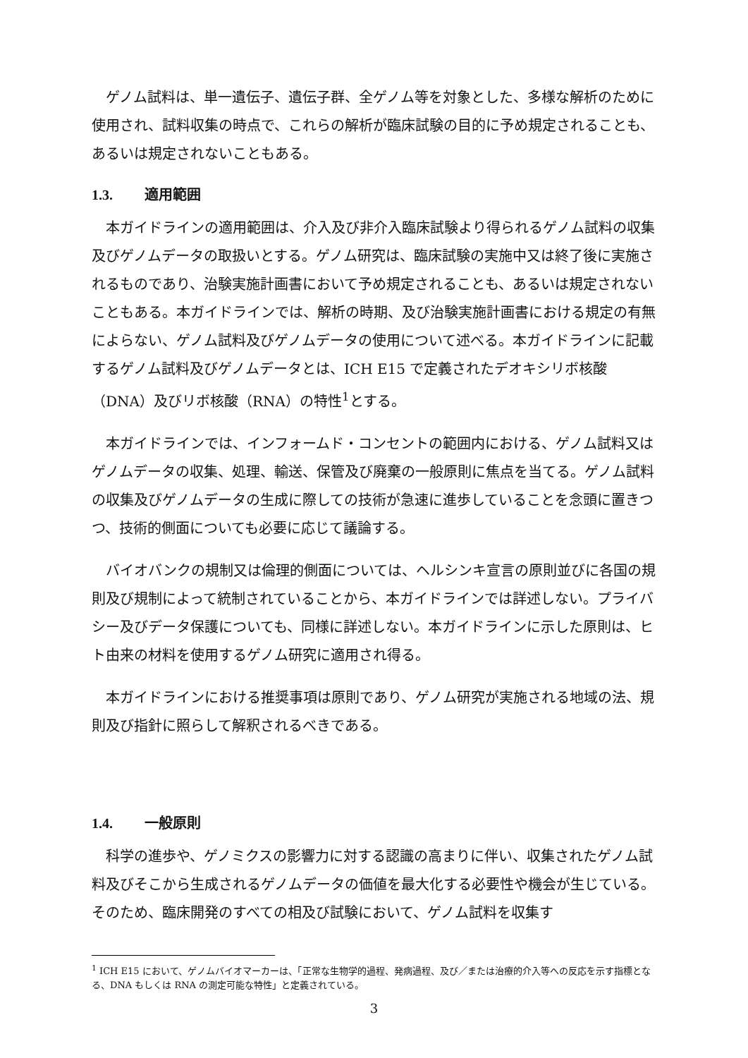ゲノム試料は、単一遺伝子、遺伝子群、全ゲノム等を対象とした、多様な解析のために使用され、試料収集の時点で、これらの解析が臨床試験の目的に予め規定されることも、あるいは規定されないこともある。
1.3. 適用範囲
本ガイドラインの適用範囲は、介入及び非介入臨床試験より得られるゲノム試料の収集及びゲノムデータの取扱いとする。ゲノム研究は、臨床試験の実施中又は終了後に実施されるものであり、治験実施計画書において予め規定されることも、あるいは規定されないこともある。本ガイドラインでは、解析の時期、及び治験実施計画書における規定の有無によらない、ゲノム試料及びゲノムデータの使用について述べる。本ガイドラインに記載するゲノム試料及びゲノムデータとは、ICH E15 で定義されたデオキシリボ核酸（DNA）及びリボ核酸（RNA）の特性<sup>1</sup>とする。
本ガイドラインでは、インフォームド・コンセントの範囲内における、ゲノム試料又はゲノムデータの収集、処理、輸送、保管及び廃棄の一般原則に焦点を当てる。ゲノム試料の収集及びゲノムデータの生成に際しての技術が急速に進歩していることを念頭に置きつつ、技術的側面についても必要に応じて議論する。
バイオバンクの規制又は倫理的側面については、ヘルシンキ宣言の原則並びに各国の規則及び規制によって統制されていることから、本ガイドラインでは詳述しない。プライバシー及びデータ保護についても、同様に詳述しない。本ガイドラインに示した原則は、ヒト由来の材料を使用するゲノム研究に適用され得る。
本ガイドラインにおける推奨事項は原則であり、ゲノム研究が実施される地域の法、規則及び指針に照らして解釈されるべきである。
1.4. 一般原則
科学の進歩や、ゲノミクスの影響力に対する認識の高まりに伴い、収集されたゲノム試料及びそこから生成されるゲノムデータの価値を最大化する必要性や機会が生じている。そのため、臨床開発のすべての相及び試験において、ゲノム試料を収集す
<sup>1</sup> ICH E15 において、ゲノムバイオマーカーは、「正常な生物学的過程、発病過程、及び／または治療的介入等への反応を示す指標となる、DNA もしくは RNA の測定可能な特性」と定義されている。
3